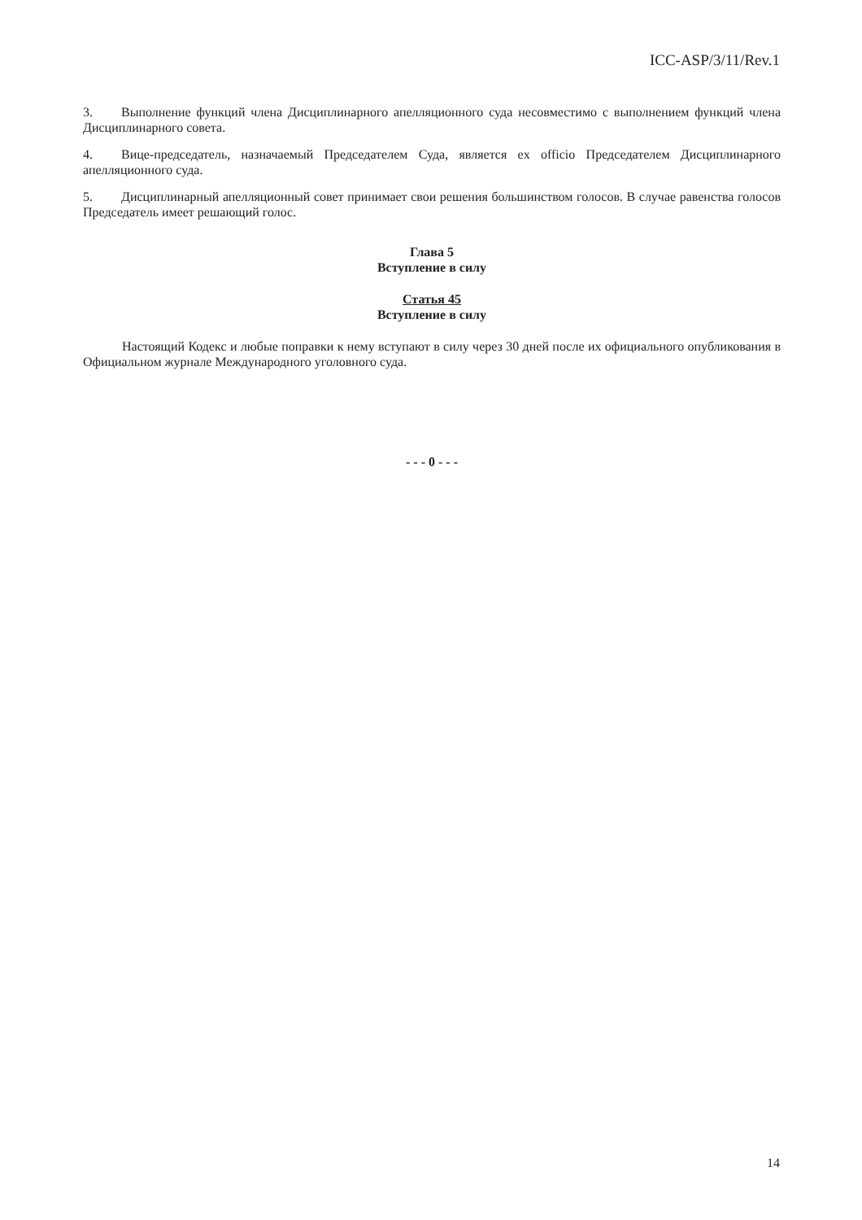ICC-ASP/3/11/Rev.1
3. Выполнение функций члена Дисциплинарного апелляционного суда несовместимо с выполнением функций члена Дисциплинарного совета.
4. Вице-председатель, назначаемый Председателем Суда, является ex officio Председателем Дисциплинарного апелляционного суда.
5. Дисциплинарный апелляционный совет принимает свои решения большинством голосов. В случае равенства голосов Председатель имеет решающий голос.
Глава 5
Вступление в силу
Статья 45
Вступление в силу
Настоящий Кодекс и любые поправки к нему вступают в силу через 30 дней после их официального опубликования в Официальном журнале Международного уголовного суда.
- - - 0 - - -
14